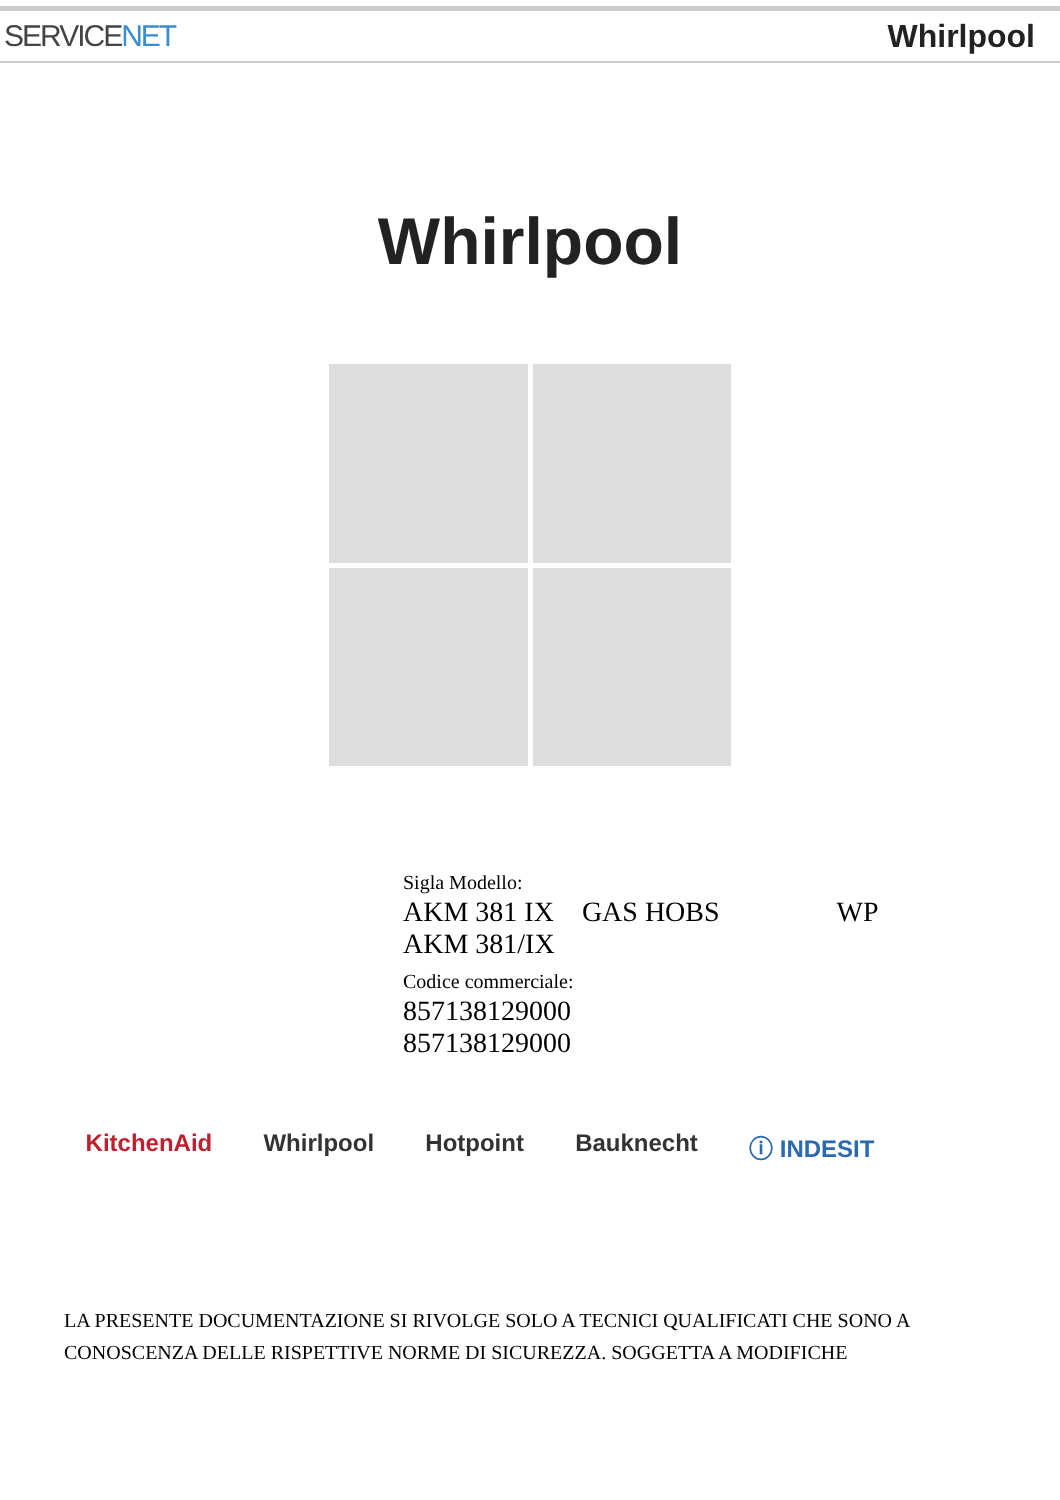SERVICENET Whirlpool
Whirlpool
Sigla Modello:
AKM 381 IX GAS HOBS WP
AKM 381/IX
Codice commerciale:
857138129000
857138129000
KitchenAid Whirlpool Hotpoint Bauknecht ⓘ INDESIT
LA PRESENTE DOCUMENTAZIONE SI RIVOLGE SOLO A TECNICI QUALIFICATI CHE SONO A CONOSCENZA DELLE RISPETTIVE NORME DI SICUREZZA. SOGGETTA A MODIFICHE